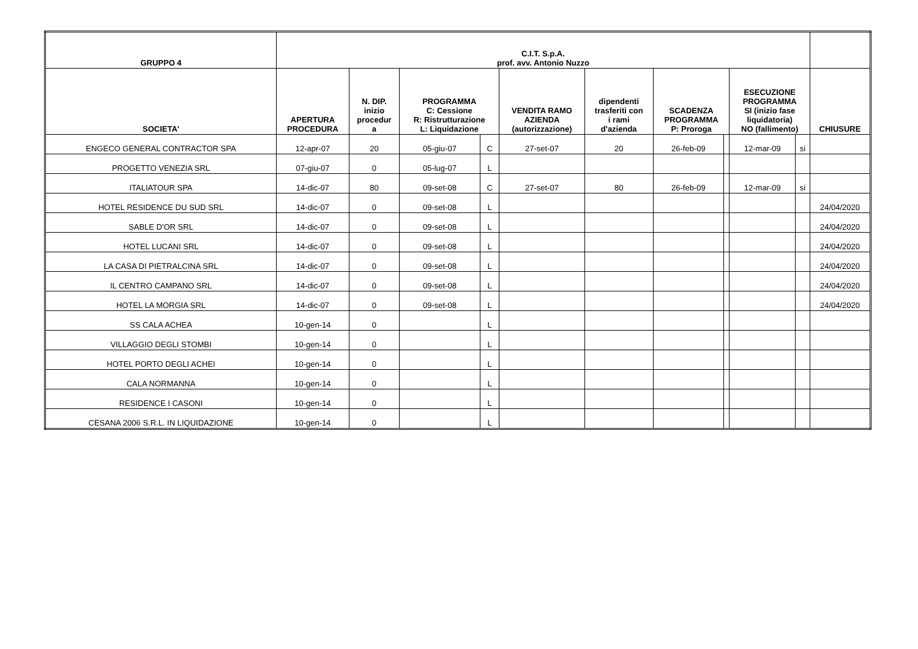| GRUPPO 4 | C.I.T. S.p.A. prof. avv. Antonio Nuzzo | | | | | | | | | | | |
| --- | --- | --- | --- | --- | --- | --- | --- | --- | --- | --- | --- | --- |
| SOCIETA' | APERTURA PROCEDURA | N. DIP. inizio procedur a | PROGRAMMA C: Cessione R: Ristrutturazione L: Liquidazione | | VENDITA RAMO AZIENDA (autorizzazione) | dipendenti trasferiti con i rami d'azienda | SCADENZA PROGRAMMA P: Proroga | | ESECUZIONE PROGRAMMA SI (inizio fase liquidatoria) NO (fallimento) | | CHIUSURE | |
| ENGECO GENERAL CONTRACTOR SPA | 12-apr-07 | 20 | 05-giu-07 | C | 27-set-07 | 20 | 26-feb-09 | | 12-mar-09 | si | | |
| PROGETTO VENEZIA SRL | 07-giu-07 | 0 | 05-lug-07 | L | | | | | | | | |
| ITALIATOUR SPA | 14-dic-07 | 80 | 09-set-08 | C | 27-set-07 | 80 | 26-feb-09 | | 12-mar-09 | si | | |
| HOTEL RESIDENCE DU SUD SRL | 14-dic-07 | 0 | 09-set-08 | L | | | | | | | 24/04/2020 | |
| SABLE D'OR SRL | 14-dic-07 | 0 | 09-set-08 | L | | | | | | | 24/04/2020 | |
| HOTEL LUCANI SRL | 14-dic-07 | 0 | 09-set-08 | L | | | | | | | 24/04/2020 | |
| LA CASA DI PIETRALCINA SRL | 14-dic-07 | 0 | 09-set-08 | L | | | | | | | 24/04/2020 | |
| IL CENTRO CAMPANO SRL | 14-dic-07 | 0 | 09-set-08 | L | | | | | | | 24/04/2020 | |
| HOTEL LA MORGIA SRL | 14-dic-07 | 0 | 09-set-08 | L | | | | | | | 24/04/2020 | |
| SS CALA ACHEA | 10-gen-14 | 0 | | L | | | | | | | | |
| VILLAGGIO DEGLI STOMBI | 10-gen-14 | 0 | | L | | | | | | | | |
| HOTEL PORTO DEGLI ACHEI | 10-gen-14 | 0 | | L | | | | | | | | |
| CALA NORMANNA | 10-gen-14 | 0 | | L | | | | | | | | |
| RESIDENCE I CASONI | 10-gen-14 | 0 | | L | | | | | | | | |
| CESANA 2006 S.R.L. IN LIQUIDAZIONE | 10-gen-14 | 0 | | L | | | | | | | | |